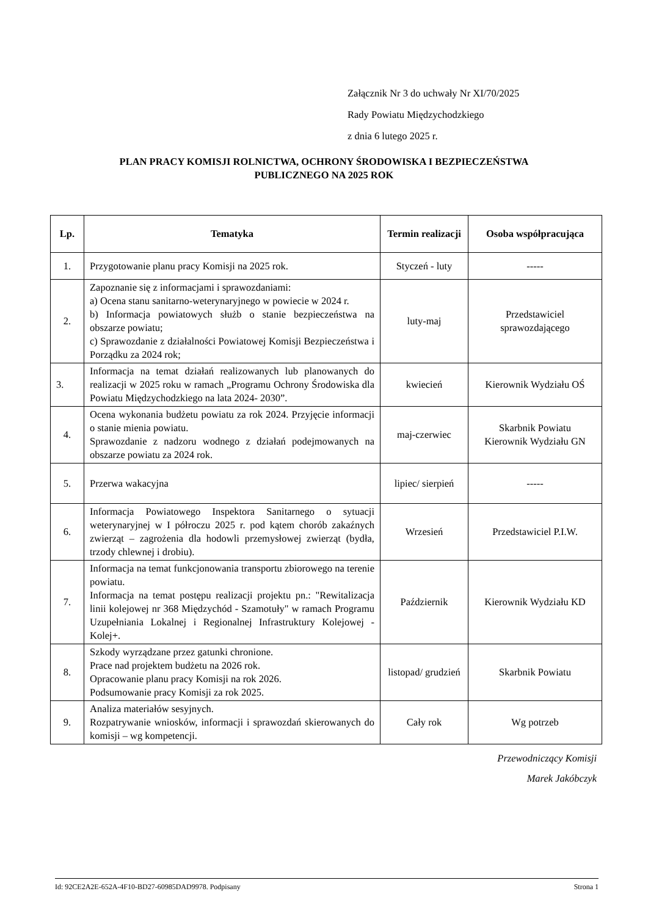Załącznik Nr 3 do uchwały Nr XI/70/2025
Rady Powiatu Międzychodzkiego
z dnia 6 lutego 2025 r.
PLAN PRACY KOMISJI ROLNICTWA, OCHRONY ŚRODOWISKA I BEZPIECZEŃSTWA
PUBLICZNEGO NA 2025 ROK
| Lp. | Tematyka | Termin realizacji | Osoba współpracująca |
| --- | --- | --- | --- |
| 1. | Przygotowanie planu pracy Komisji na 2025 rok. | Styczeń - luty | ----- |
| 2. | Zapoznanie się z informacjami i sprawozdaniami: a) Ocena stanu sanitarno-weterynaryjnego w powiecie w 2024 r. b) Informacja powiatowych służb o stanie bezpieczeństwa na obszarze powiatu; c) Sprawozdanie z działalności Powiatowej Komisji Bezpieczeństwa i Porządku za 2024 rok; | luty-maj | Przedstawiciel sprawozdającego |
| 3. | Informacja na temat działań realizowanych lub planowanych do realizacji w 2025 roku w ramach „Programu Ochrony Środowiska dla Powiatu Międzychodzkiego na lata 2024- 2030”. | kwiecień | Kierownik Wydziału OŚ |
| 4. | Ocena wykonania budżetu powiatu za rok 2024. Przyjęcie informacji o stanie mienia powiatu. Sprawozdanie z nadzoru wodnego z działań podejmowanych na obszarze powiatu za 2024 rok. | maj-czerwiec | Skarbnik Powiatu Kierownik Wydziału GN |
| 5. | Przerwa wakacyjna | lipiec/ sierpień | ----- |
| 6. | Informacja Powiatowego Inspektora Sanitarnego o sytuacji weterynaryjnej w I półroczu 2025 r. pod kątem chorób zakaźnych zwierząt – zagrożenia dla hodowli przemysłowej zwierząt (bydła, trzody chlewnej i drobiu). | Wrzesień | Przedstawiciel P.I.W. |
| 7. | Informacja na temat funkcjonowania transportu zbiorowego na terenie powiatu. Informacja na temat postępu realizacji projektu pn.: "Rewitalizacja linii kolejowej nr 368 Międzychód - Szamotuły" w ramach Programu Uzupełniania Lokalnej i Regionalnej Infrastruktury Kolejowej - Kolej+. | Październik | Kierownik Wydziału KD |
| 8. | Szkody wyrządzane przez gatunki chronione. Prace nad projektem budżetu na 2026 rok. Opracowanie planu pracy Komisji na rok 2026. Podsumowanie pracy Komisji za rok 2025. | listopad/ grudzień | Skarbnik Powiatu |
| 9. | Analiza materiałów sesyjnych. Rozpatrywanie wniosków, informacji i sprawozdań skierowanych do komisji – wg kompetencji. | Cały rok | Wg potrzeb |
Przewodniczący Komisji
Marek Jakóbczyk
Id: 92CE2A2E-652A-4F10-BD27-60985DAD9978. Podpisany Strona 1